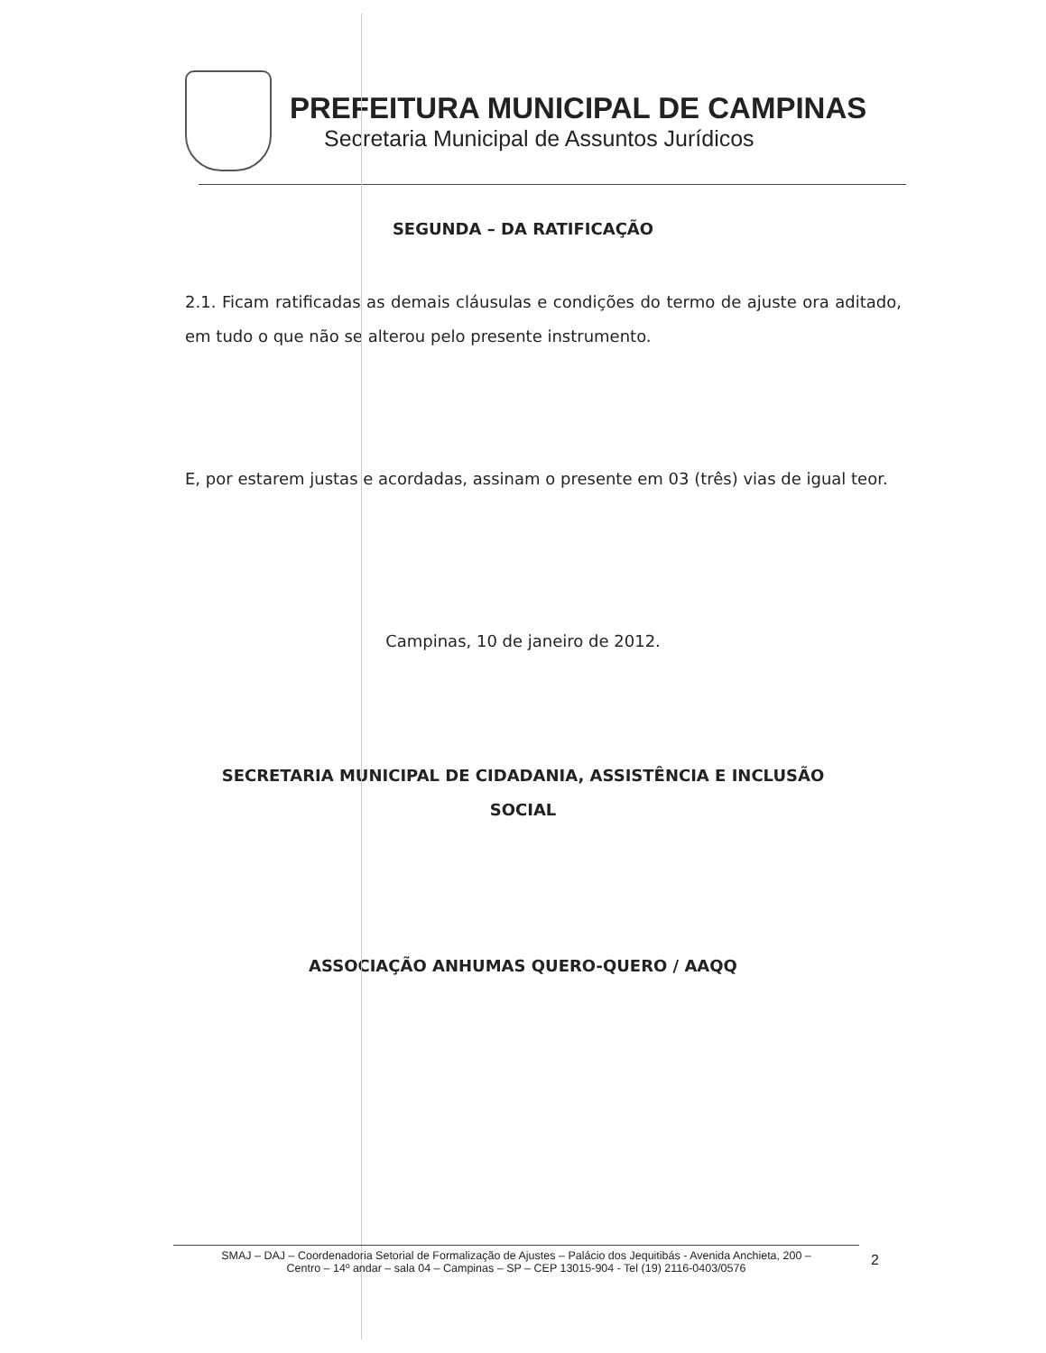PREFEITURA MUNICIPAL DE CAMPINAS
Secretaria Municipal de Assuntos Jurídicos
SEGUNDA – DA RATIFICAÇÃO
2.1. Ficam ratificadas as demais cláusulas e condições do termo de ajuste ora aditado, em tudo o que não se alterou pelo presente instrumento.
E, por estarem justas e acordadas, assinam o presente em 03 (três) vias de igual teor.
Campinas, 10 de janeiro de 2012.
SECRETARIA MUNICIPAL DE CIDADANIA, ASSISTÊNCIA E INCLUSÃO
SOCIAL
ASSOCIAÇÃO ANHUMAS QUERO-QUERO / AAQQ
SMAJ – DAJ – Coordenadoria Setorial de Formalização de Ajustes – Palácio dos Jequitibás - Avenida Anchieta, 200 –
Centro – 14º andar – sala 04 – Campinas – SP – CEP 13015-904 - Tel (19) 2116-0403/0576
2